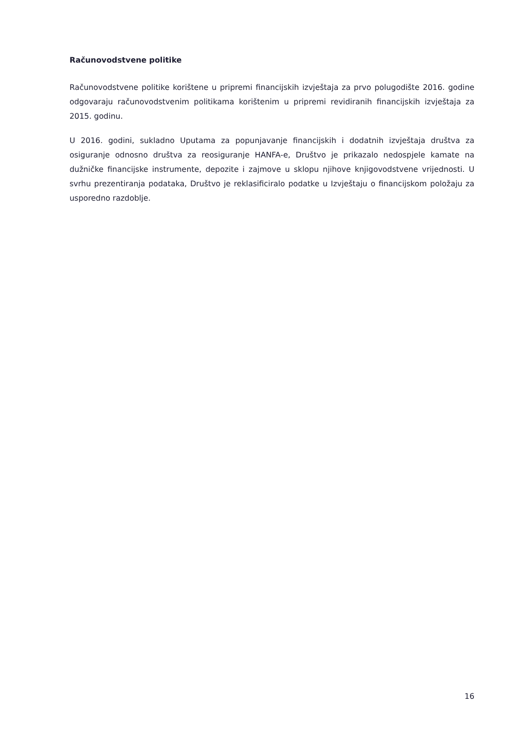Računovodstvene politike
Računovodstvene politike korištene u pripremi financijskih izvještaja za prvo polugodište 2016. godine odgovaraju računovodstvenim politikama korištenim u pripremi revidiranih financijskih izvještaja za 2015. godinu.
U 2016. godini, sukladno Uputama za popunjavanje financijskih i dodatnih izvještaja društva za osiguranje odnosno društva za reosiguranje HANFA-e, Društvo je prikazalo nedospjele kamate na dužničke financijske instrumente, depozite i zajmove u sklopu njihove knjigovodstvene vrijednosti. U svrhu prezentiranja podataka, Društvo je reklasificiralo podatke u Izvještaju o financijskom položaju za usporedno razdoblje.
16